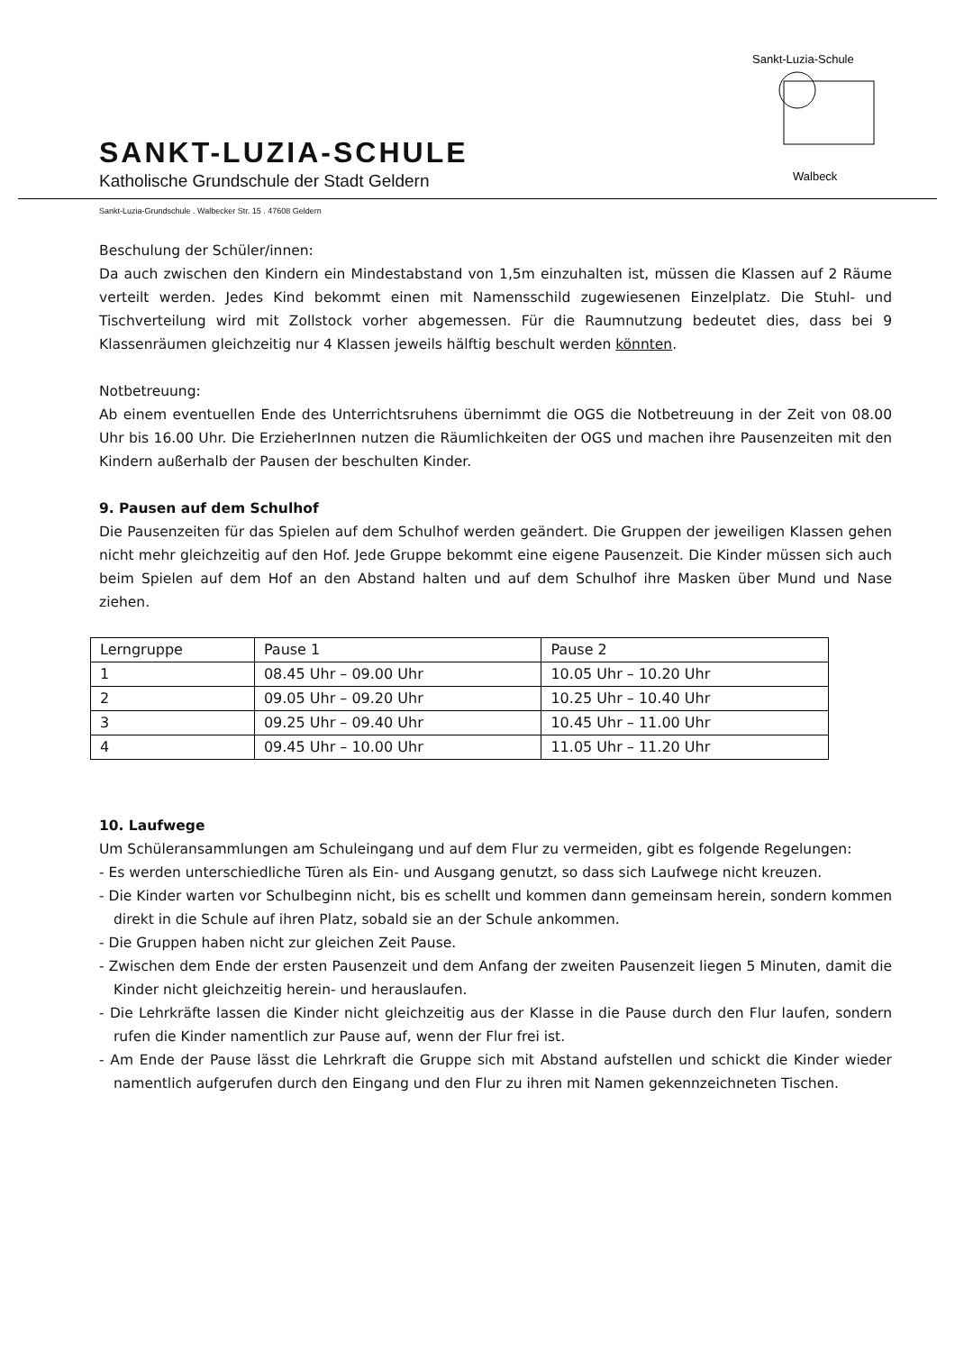SANKT-LUZIA-SCHULE
Katholische Grundschule der Stadt Geldern
Sankt-Luzia-Schule
Walbeck
Sankt-Luzia-Grundschule . Walbecker Str. 15 . 47608 Geldern
Beschulung der Schüler/innen:
Da auch zwischen den Kindern ein Mindestabstand von 1,5m einzuhalten ist, müssen die Klassen auf 2 Räume verteilt werden. Jedes Kind bekommt einen mit Namensschild zugewiesenen Einzelplatz. Die Stuhl- und Tischverteilung wird mit Zollstock vorher abgemessen. Für die Raumnutzung bedeutet dies, dass bei 9 Klassenräumen gleichzeitig nur 4 Klassen jeweils hälftig beschult werden könnten.
Notbetreuung:
Ab einem eventuellen Ende des Unterrichtsruhens übernimmt die OGS die Notbetreuung in der Zeit von 08.00 Uhr bis 16.00 Uhr. Die ErzieherInnen nutzen die Räumlichkeiten der OGS und machen ihre Pausenzeiten mit den Kindern außerhalb der Pausen der beschulten Kinder.
9. Pausen auf dem Schulhof
Die Pausenzeiten für das Spielen auf dem Schulhof werden geändert. Die Gruppen der jeweiligen Klassen gehen nicht mehr gleichzeitig auf den Hof. Jede Gruppe bekommt eine eigene Pausenzeit. Die Kinder müssen sich auch beim Spielen auf dem Hof an den Abstand halten und auf dem Schulhof ihre Masken über Mund und Nase ziehen.
| Lerngruppe | Pause 1 | Pause 2 |
| 1 | 08.45 Uhr – 09.00 Uhr | 10.05 Uhr – 10.20 Uhr |
| 2 | 09.05 Uhr – 09.20 Uhr | 10.25 Uhr – 10.40 Uhr |
| 3 | 09.25 Uhr – 09.40 Uhr | 10.45 Uhr – 11.00 Uhr |
| 4 | 09.45 Uhr – 10.00 Uhr | 11.05 Uhr – 11.20 Uhr |
10. Laufwege
Um Schüleransammlungen am Schuleingang und auf dem Flur zu vermeiden, gibt es folgende Regelungen:
- Es werden unterschiedliche Türen als Ein- und Ausgang genutzt, so dass sich Laufwege nicht kreuzen.
- Die Kinder warten vor Schulbeginn nicht, bis es schellt und kommen dann gemeinsam herein, sondern kommen direkt in die Schule auf ihren Platz, sobald sie an der Schule ankommen.
- Die Gruppen haben nicht zur gleichen Zeit Pause.
- Zwischen dem Ende der ersten Pausenzeit und dem Anfang der zweiten Pausenzeit liegen 5 Minuten, damit die Kinder nicht gleichzeitig herein- und herauslaufen.
- Die Lehrkräfte lassen die Kinder nicht gleichzeitig aus der Klasse in die Pause durch den Flur laufen, sondern rufen die Kinder namentlich zur Pause auf, wenn der Flur frei ist.
- Am Ende der Pause lässt die Lehrkraft die Gruppe sich mit Abstand aufstellen und schickt die Kinder wieder namentlich aufgerufen durch den Eingang und den Flur zu ihren mit Namen gekennzeichneten Tischen.